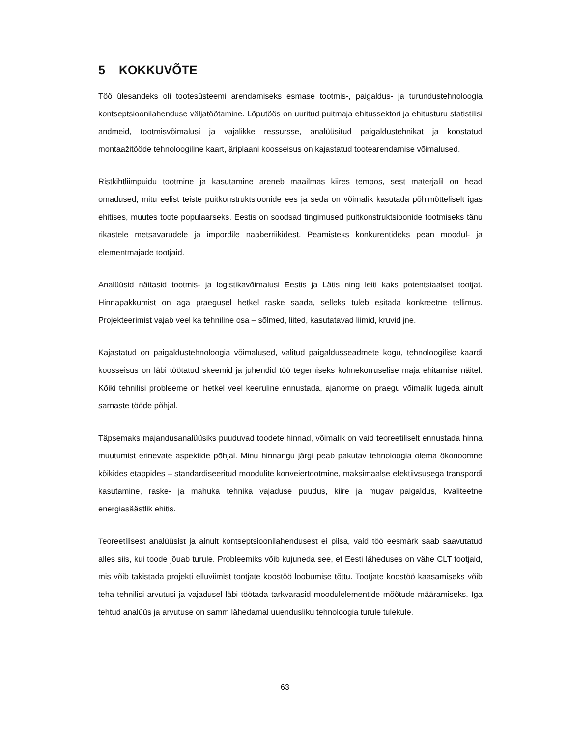5 KOKKUVÕTE
Töö ülesandeks oli tootesüsteemi arendamiseks esmase tootmis-, paigaldus- ja turundustehnoloogia kontseptsioonilahenduse väljatöötamine. Lõputöös on uuritud puitmaja ehitussektori ja ehitusturu statistilisi andmeid, tootmisvõimalusi ja vajalikke ressursse, analüüsitud paigaldustehnikat ja koostatud montaažitööde tehnoloogiline kaart, äriplaani koosseisus on kajastatud tootearendamise võimalused.
Ristkihtliimpuidu tootmine ja kasutamine areneb maailmas kiires tempos, sest materjalil on head omadused, mitu eelist teiste puitkonstruktsioonide ees ja seda on võimalik kasutada põhimõtteliselt igas ehitises, muutes toote populaarseks. Eestis on soodsad tingimused puitkonstruktsioonide tootmiseks tänu rikastele metsavarudele ja impordile naaberriikidest. Peamisteks konkurentideks pean moodul- ja elementmajade tootjaid.
Analüüsid näitasid tootmis- ja logistikavõimalusi Eestis ja Lätis ning leiti kaks potentsiaalset tootjat. Hinnapakkumist on aga praegusel hetkel raske saada, selleks tuleb esitada konkreetne tellimus. Projekteerimist vajab veel ka tehniline osa – sõlmed, liited, kasutatavad liimid, kruvid jne.
Kajastatud on paigaldustehnoloogia võimalused, valitud paigaldusseadmete kogu, tehnoloogilise kaardi koosseisus on läbi töötatud skeemid ja juhendid töö tegemiseks kolmekorruselise maja ehitamise näitel. Kõiki tehnilisi probleeme on hetkel veel keeruline ennustada, ajanorme on praegu võimalik lugeda ainult sarnaste tööde põhjal.
Täpsemaks majandusanalüüsiks puuduvad toodete hinnad, võimalik on vaid teoreetiliselt ennustada hinna muutumist erinevate aspektide põhjal. Minu hinnangu järgi peab pakutav tehnoloogia olema ökonoomne kõikides etappides – standardiseeritud moodulite konveiertootmine, maksimaalse efektiivsusega transpordi kasutamine, raske- ja mahuka tehnika vajaduse puudus, kiire ja mugav paigaldus, kvaliteetne energiasäästlik ehitis.
Teoreetilisest analüüsist ja ainult kontseptsioonilahendusest ei piisa, vaid töö eesmärk saab saavutatud alles siis, kui toode jõuab turule. Probleemiks võib kujuneda see, et Eesti läheduses on vähe CLT tootjaid, mis võib takistada projekti elluviimist tootjate koostöö loobumise tõttu. Tootjate koostöö kaasamiseks võib teha tehnilisi arvutusi ja vajadusel läbi töötada tarkvarasid moodulelementide mõõtude määramiseks. Iga tehtud analüüs ja arvutuse on samm lähedamal uuendusliku tehnoloogia turule tulekule.
63